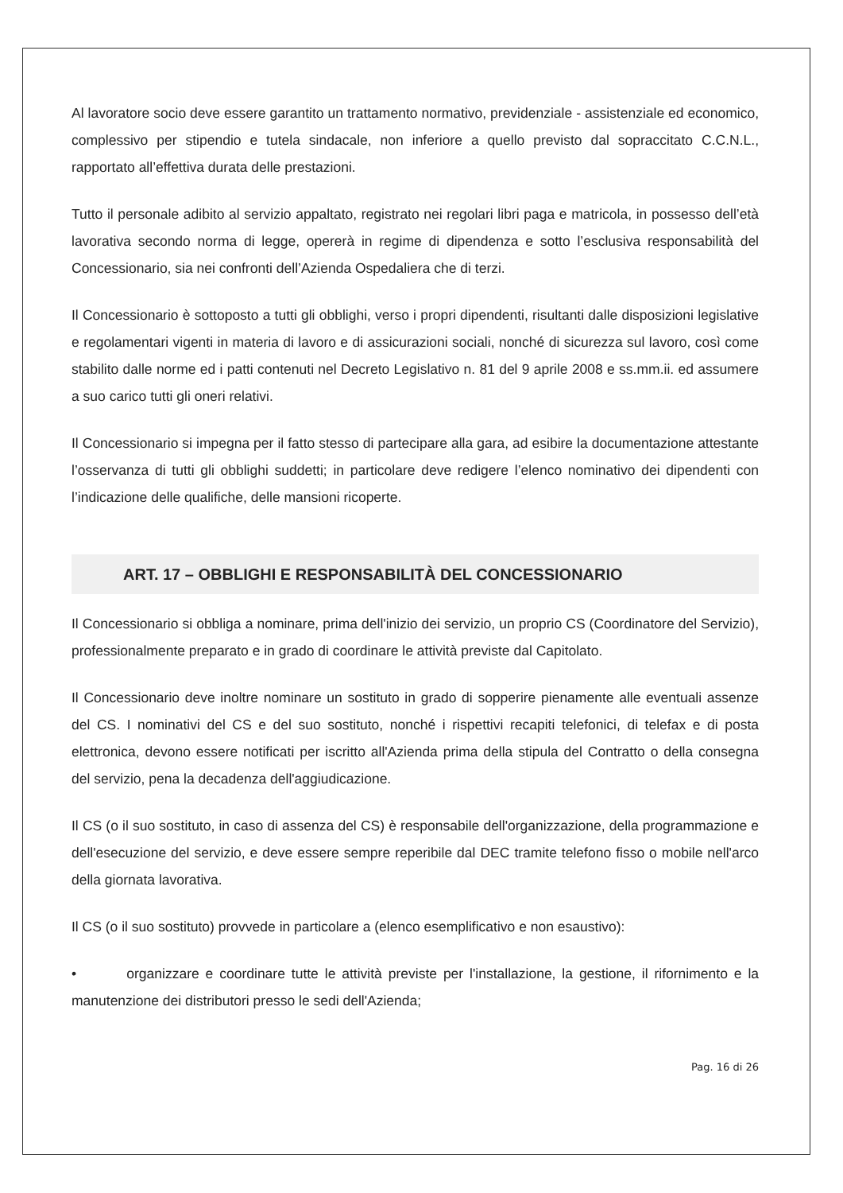Al lavoratore socio deve essere garantito un trattamento normativo, previdenziale - assistenziale ed economico, complessivo per stipendio e tutela sindacale, non inferiore a quello previsto dal sopraccitato C.C.N.L., rapportato all’effettiva durata delle prestazioni.
Tutto il personale adibito al servizio appaltato, registrato nei regolari libri paga e matricola, in possesso dell’età lavorativa secondo norma di legge, opererà in regime di dipendenza e sotto l’esclusiva responsabilità del Concessionario, sia nei confronti dell’Azienda Ospedaliera che di terzi.
Il Concessionario è sottoposto a tutti gli obblighi, verso i propri dipendenti, risultanti dalle disposizioni legislative e regolamentari vigenti in materia di lavoro e di assicurazioni sociali, nonché di sicurezza sul lavoro, così come stabilito dalle norme ed i patti contenuti nel Decreto Legislativo n. 81 del 9 aprile 2008 e ss.mm.ii. ed assumere a suo carico tutti gli oneri relativi.
Il Concessionario si impegna per il fatto stesso di partecipare alla gara, ad esibire la documentazione attestante l’osservanza di tutti gli obblighi suddetti; in particolare deve redigere l’elenco nominativo dei dipendenti con l’indicazione delle qualifiche, delle mansioni ricoperte.
ART. 17 – OBBLIGHI E RESPONSABILITÀ DEL CONCESSIONARIO
Il Concessionario si obbliga a nominare, prima dell'inizio dei servizio, un proprio CS (Coordinatore del Servizio), professionalmente preparato e in grado di coordinare le attività previste dal Capitolato.
Il Concessionario deve inoltre nominare un sostituto in grado di sopperire pienamente alle eventuali assenze del CS. I nominativi del CS e del suo sostituto, nonché i rispettivi recapiti telefonici, di telefax e di posta elettronica, devono essere notificati per iscritto all'Azienda prima della stipula del Contratto o della consegna del servizio, pena la decadenza dell'aggiudicazione.
Il CS (o il suo sostituto, in caso di assenza del CS) è responsabile dell'organizzazione, della programmazione e dell'esecuzione del servizio, e deve essere sempre reperibile dal DEC tramite telefono fisso o mobile nell'arco della giornata lavorativa.
Il CS (o il suo sostituto) provvede in particolare a (elenco esemplificativo e non esaustivo):
• organizzare e coordinare tutte le attività previste per l'installazione, la gestione, il rifornimento e la manutenzione dei distributori presso le sedi dell'Azienda;
Pag. 16 di 26